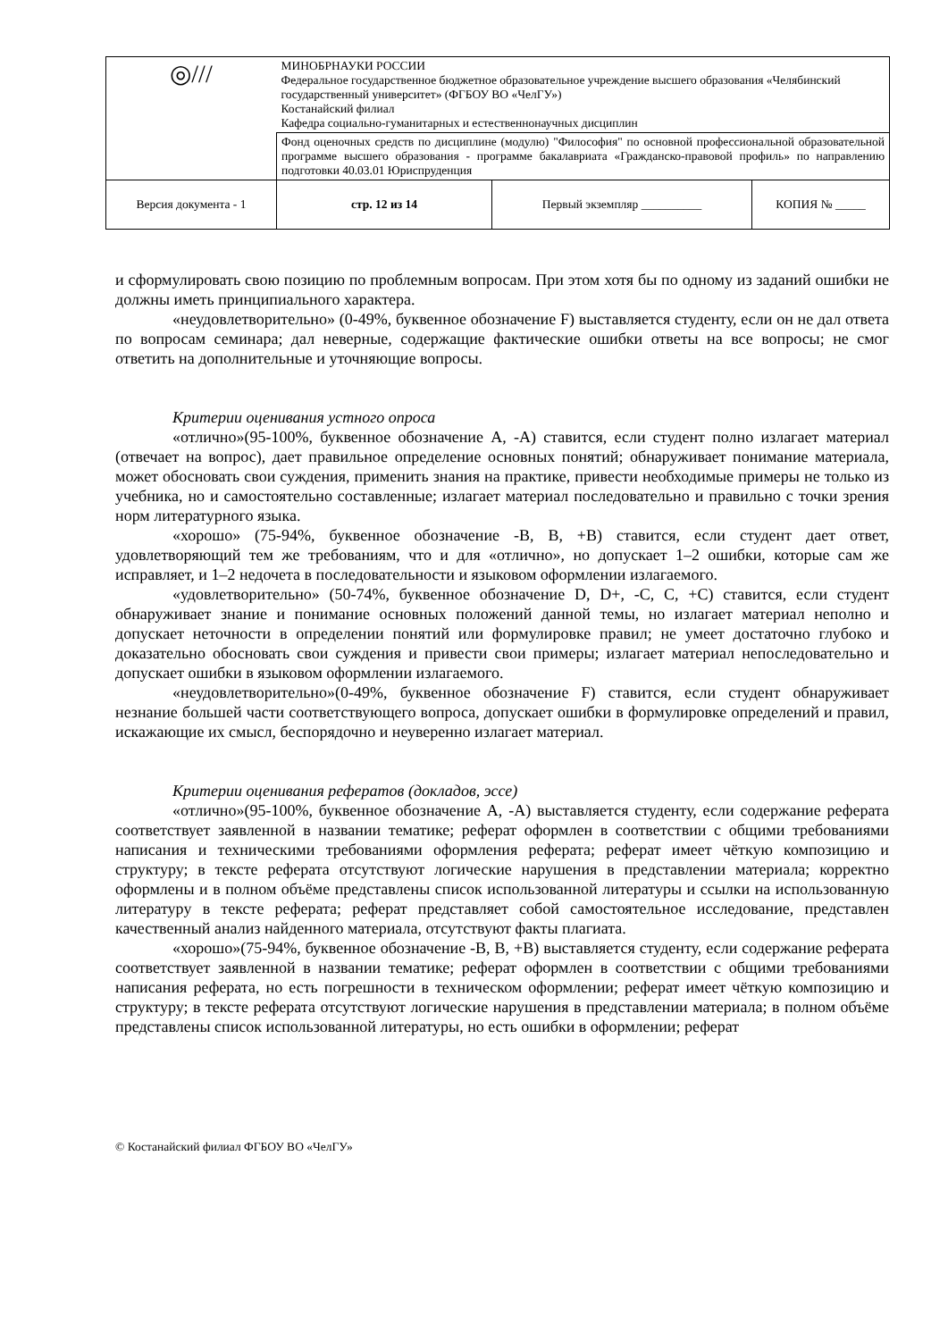| ◎/// | МИНОБРНАУКИ РОССИИ Федеральное государственное бюджетное образовательное учреждение высшего образования «Челябинский государственный университет» (ФГБОУ ВО «ЧелГУ») Костанайский филиал Кафедра социально-гуманитарных и естественнонаучных дисциплин | | |
| | Фонд оценочных средств по дисциплине (модулю) "Философия" по основной профессиональной образовательной программе высшего образования - программе бакалавриата «Гражданско-правовой профиль» по направлению подготовки 40.03.01 Юриспруденция | | |
| Версия документа - 1 | стр. 12 из 14 | Первый экземпляр __________ | КОПИЯ № _____ |
и сформулировать свою позицию по проблемным вопросам. При этом хотя бы по одному из заданий ошибки не должны иметь принципиального характера.
«неудовлетворительно» (0-49%, буквенное обозначение F) выставляется студенту, если он не дал ответа по вопросам семинара; дал неверные, содержащие фактические ошибки ответы на все вопросы; не смог ответить на дополнительные и уточняющие вопросы.
Критерии оценивания устного опроса
«отлично»(95-100%, буквенное обозначение А, -А) ставится, если студент полно излагает материал (отвечает на вопрос), дает правильное определение основных понятий; обнаруживает понимание материала, может обосновать свои суждения, применить знания на практике, привести необходимые примеры не только из учебника, но и самостоятельно составленные; излагает материал последовательно и правильно с точки зрения норм литературного языка.
«хорошо» (75-94%, буквенное обозначение -В, В, +В) ставится, если студент дает ответ, удовлетворяющий тем же требованиям, что и для «отлично», но допускает 1–2 ошибки, которые сам же исправляет, и 1–2 недочета в последовательности и языковом оформлении излагаемого.
«удовлетворительно» (50-74%, буквенное обозначение D, D+, -C, C, +C) ставится, если студент обнаруживает знание и понимание основных положений данной темы, но излагает материал неполно и допускает неточности в определении понятий или формулировке правил; не умеет достаточно глубоко и доказательно обосновать свои суждения и привести свои примеры; излагает материал непоследовательно и допускает ошибки в языковом оформлении излагаемого.
«неудовлетворительно»(0-49%, буквенное обозначение F) ставится, если студент обнаруживает незнание большей части соответствующего вопроса, допускает ошибки в формулировке определений и правил, искажающие их смысл, беспорядочно и неуверенно излагает материал.
Критерии оценивания рефератов (докладов, эссе)
«отлично»(95-100%, буквенное обозначение А, -А) выставляется студенту, если содержание реферата соответствует заявленной в названии тематике; реферат оформлен в соответствии с общими требованиями написания и техническими требованиями оформления реферата; реферат имеет чёткую композицию и структуру; в тексте реферата отсутствуют логические нарушения в представлении материала; корректно оформлены и в полном объёме представлены список использованной литературы и ссылки на использованную литературу в тексте реферата; реферат представляет собой самостоятельное исследование, представлен качественный анализ найденного материала, отсутствуют факты плагиата.
«хорошо»(75-94%, буквенное обозначение -В, В, +В) выставляется студенту, если содержание реферата соответствует заявленной в названии тематике; реферат оформлен в соответствии с общими требованиями написания реферата, но есть погрешности в техническом оформлении; реферат имеет чёткую композицию и структуру; в тексте реферата отсутствуют логические нарушения в представлении материала; в полном объёме представлены список использованной литературы, но есть ошибки в оформлении; реферат
© Костанайский филиал ФГБОУ ВО «ЧелГУ»